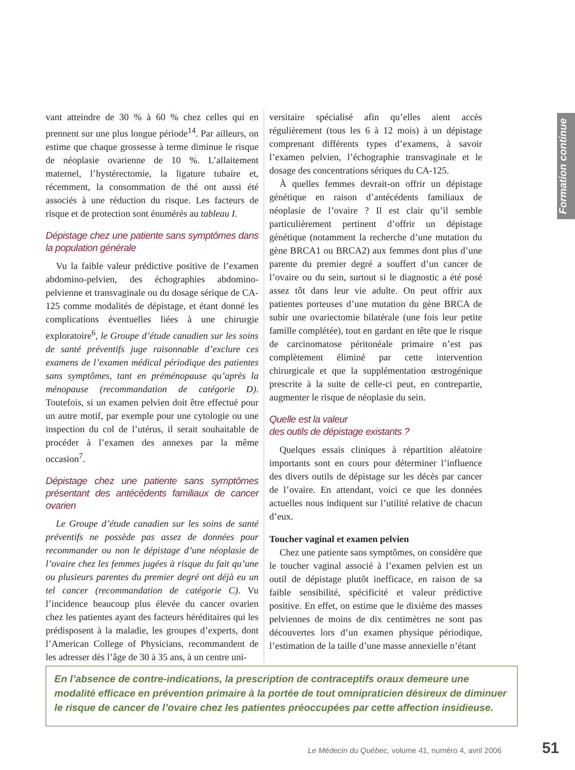vant atteindre de 30 % à 60 % chez celles qui en prennent sur une plus longue période<sup>14</sup>. Par ailleurs, on estime que chaque grossesse à terme diminue le risque de néoplasie ovarienne de 10 %. L’allaitement maternel, l’hystérectomie, la ligature tubaire et, récemment, la consommation de thé ont aussi été associés à une réduction du risque. Les facteurs de risque et de protection sont énumérés au tableau I.
Dépistage chez une patiente sans symptômes dans la population générale
Vu la faible valeur prédictive positive de l’examen abdomino-pelvien, des échographies abdomino-pelvienne et transvaginale ou du dosage sérique de CA-125 comme modalités de dépistage, et étant donné les complications éventuelles liées à une chirurgie exploratoire<sup>6</sup>, le Groupe d’étude canadien sur les soins de santé préventifs juge raisonnable d’exclure ces examens de l’examen médical périodique des patientes sans symptômes, tant en préménopause qu’après la ménopause (recommandation de catégorie D). Toutefois, si un examen pelvien doit être effectué pour un autre motif, par exemple pour une cytologie ou une inspection du col de l’utérus, il serait souhaitable de procéder à l’examen des annexes par la même occasion<sup>7</sup>.
Dépistage chez une patiente sans symptômes présentant des antécédents familiaux de cancer ovarien
Le Groupe d’étude canadien sur les soins de santé préventifs ne possède pas assez de données pour recommander ou non le dépistage d’une néoplasie de l’ovaire chez les femmes jugées à risque du fait qu’une ou plusieurs parentes du premier degré ont déjà eu un tel cancer (recommandation de catégorie C). Vu l’incidence beaucoup plus élevée du cancer ovarien chez les patientes ayant des facteurs héréditaires qui les prédisposent à la maladie, les groupes d’experts, dont l’American College of Physicians, recommandent de les adresser dès l’âge de 30 à 35 ans, à un centre uni-
versitaire spécialisé afin qu’elles aient accès régulièrement (tous les 6 à 12 mois) à un dépistage comprenant différents types d’examens, à savoir l’examen pelvien, l’échographie transvaginale et le dosage des concentrations sériques du CA-125.
À quelles femmes devrait-on offrir un dépistage génétique en raison d’antécédents familiaux de néoplasie de l’ovaire ? Il est clair qu’il semble particulièrement pertinent d’offrir un dépistage génétique (notamment la recherche d’une mutation du gène BRCA1 ou BRCA2) aux femmes dont plus d’une parente du premier degré a souffert d’un cancer de l’ovaire ou du sein, surtout si le diagnostic a été posé assez tôt dans leur vie adulte. On peut offrir aux patientes porteuses d’une mutation du gène BRCA de subir une ovariectomie bilatérale (une fois leur petite famille complétée), tout en gardant en tête que le risque de carcinomatose péritonéale primaire n’est pas complètement éliminé par cette intervention chirurgicale et que la supplémentation œstrogénique prescrite à la suite de celle-ci peut, en contrepartie, augmenter le risque de néoplasie du sein.
Quelle est la valeur
des outils de dépistage existants ?
Quelques essais cliniques à répartition aléatoire importants sont en cours pour déterminer l’influence des divers outils de dépistage sur les décès par cancer de l’ovaire. En attendant, voici ce que les données actuelles nous indiquent sur l’utilité relative de chacun d’eux.
Toucher vaginal et examen pelvien
Chez une patiente sans symptômes, on considère que le toucher vaginal associé à l’examen pelvien est un outil de dépistage plutôt inefficace, en raison de sa faible sensibilité, spécificité et valeur prédictive positive. En effet, on estime que le dixième des masses pelviennes de moins de dix centimètres ne sont pas découvertes lors d’un examen physique périodique, l’estimation de la taille d’une masse annexielle n’étant
Formation continue
En l’absence de contre-indications, la prescription de contraceptifs oraux demeure une modalité efficace en prévention primaire à la portée de tout omnipraticien désireux de diminuer le risque de cancer de l’ovaire chez les patientes préoccupées par cette affection insidieuse.
Le Médecin du Québec, volume 41, numéro 4, avril 2006 51